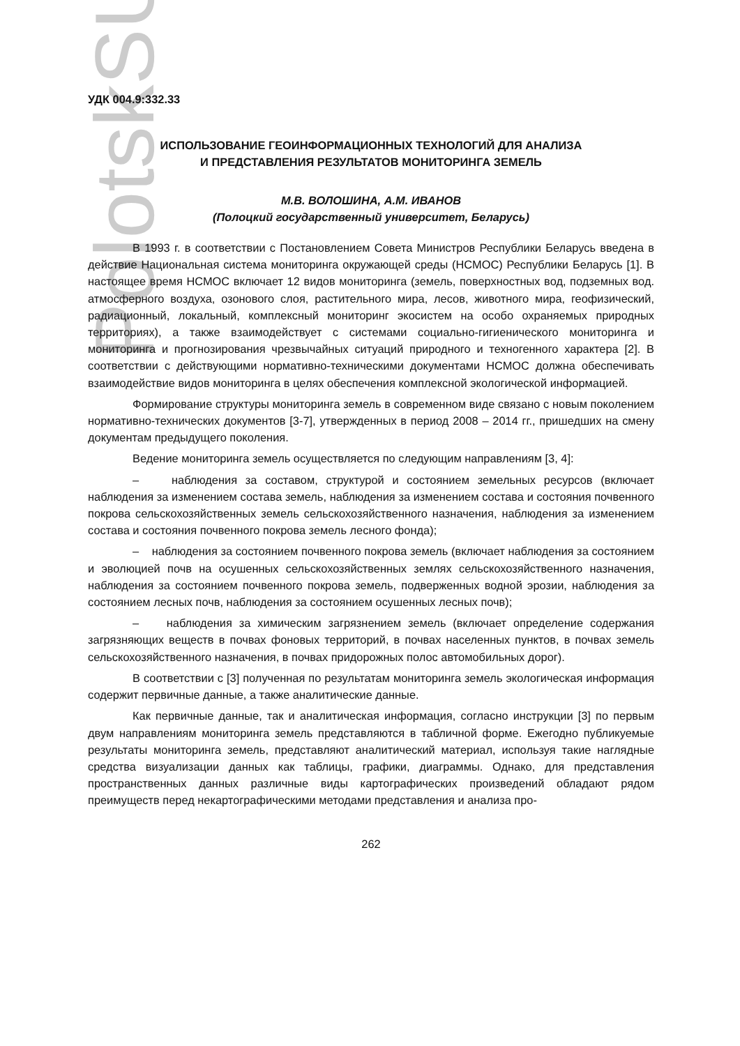PolotskSU
УДК 004.9:332.33
ИСПОЛЬЗОВАНИЕ ГЕОИНФОРМАЦИОННЫХ ТЕХНОЛОГИЙ ДЛЯ АНАЛИЗА
И ПРЕДСТАВЛЕНИЯ РЕЗУЛЬТАТОВ МОНИТОРИНГА ЗЕМЕЛЬ
М.В. ВОЛОШИНА, А.М. ИВАНОВ
(Полоцкий государственный университет, Беларусь)
В 1993 г. в соответствии с Постановлением Совета Министров Республики Беларусь введена в действие Национальная система мониторинга окружающей среды (НСМОС) Республики Беларусь [1]. В настоящее время НСМОС включает 12 видов мониторинга (земель, поверхностных вод, подземных вод. атмосферного воздуха, озонового слоя, растительного мира, лесов, животного мира, геофизический, радиационный, локальный, комплексный мониторинг экосистем на особо охраняемых природных территориях), а также взаимодействует с системами социально-гигиенического мониторинга и мониторинга и прогнозирования чрезвычайных ситуаций природного и техногенного характера [2]. В соответствии с действующими нормативно-техническими документами НСМОС должна обеспечивать взаимодействие видов мониторинга в целях обеспечения комплексной экологической информацией.
Формирование структуры мониторинга земель в современном виде связано с новым поколением нормативно-технических документов [3-7], утвержденных в период 2008 – 2014 гг., пришедших на смену документам предыдущего поколения.
Ведение мониторинга земель осуществляется по следующим направлениям [3, 4]:
– наблюдения за составом, структурой и состоянием земельных ресурсов (включает наблюдения за изменением состава земель, наблюдения за изменением состава и состояния почвенного покрова сельскохозяйственных земель сельскохозяйственного назначения, наблюдения за изменением состава и состояния почвенного покрова земель лесного фонда);
– наблюдения за состоянием почвенного покрова земель (включает наблюдения за состоянием и эволюцией почв на осушенных сельскохозяйственных землях сельскохозяйственного назначения, наблюдения за состоянием почвенного покрова земель, подверженных водной эрозии, наблюдения за состоянием лесных почв, наблюдения за состоянием осушенных лесных почв);
– наблюдения за химическим загрязнением земель (включает определение содержания загрязняющих веществ в почвах фоновых территорий, в почвах населенных пунктов, в почвах земель сельскохозяйственного назначения, в почвах придорожных полос автомобильных дорог).
В соответствии с [3] полученная по результатам мониторинга земель экологическая информация содержит первичные данные, а также аналитические данные.
Как первичные данные, так и аналитическая информация, согласно инструкции [3] по первым двум направлениям мониторинга земель представляются в табличной форме. Ежегодно публикуемые результаты мониторинга земель, представляют аналитический материал, используя такие наглядные средства визуализации данных как таблицы, графики, диаграммы. Однако, для представления пространственных данных различные виды картографических произведений обладают рядом преимуществ перед некартографическими методами представления и анализа про-
262